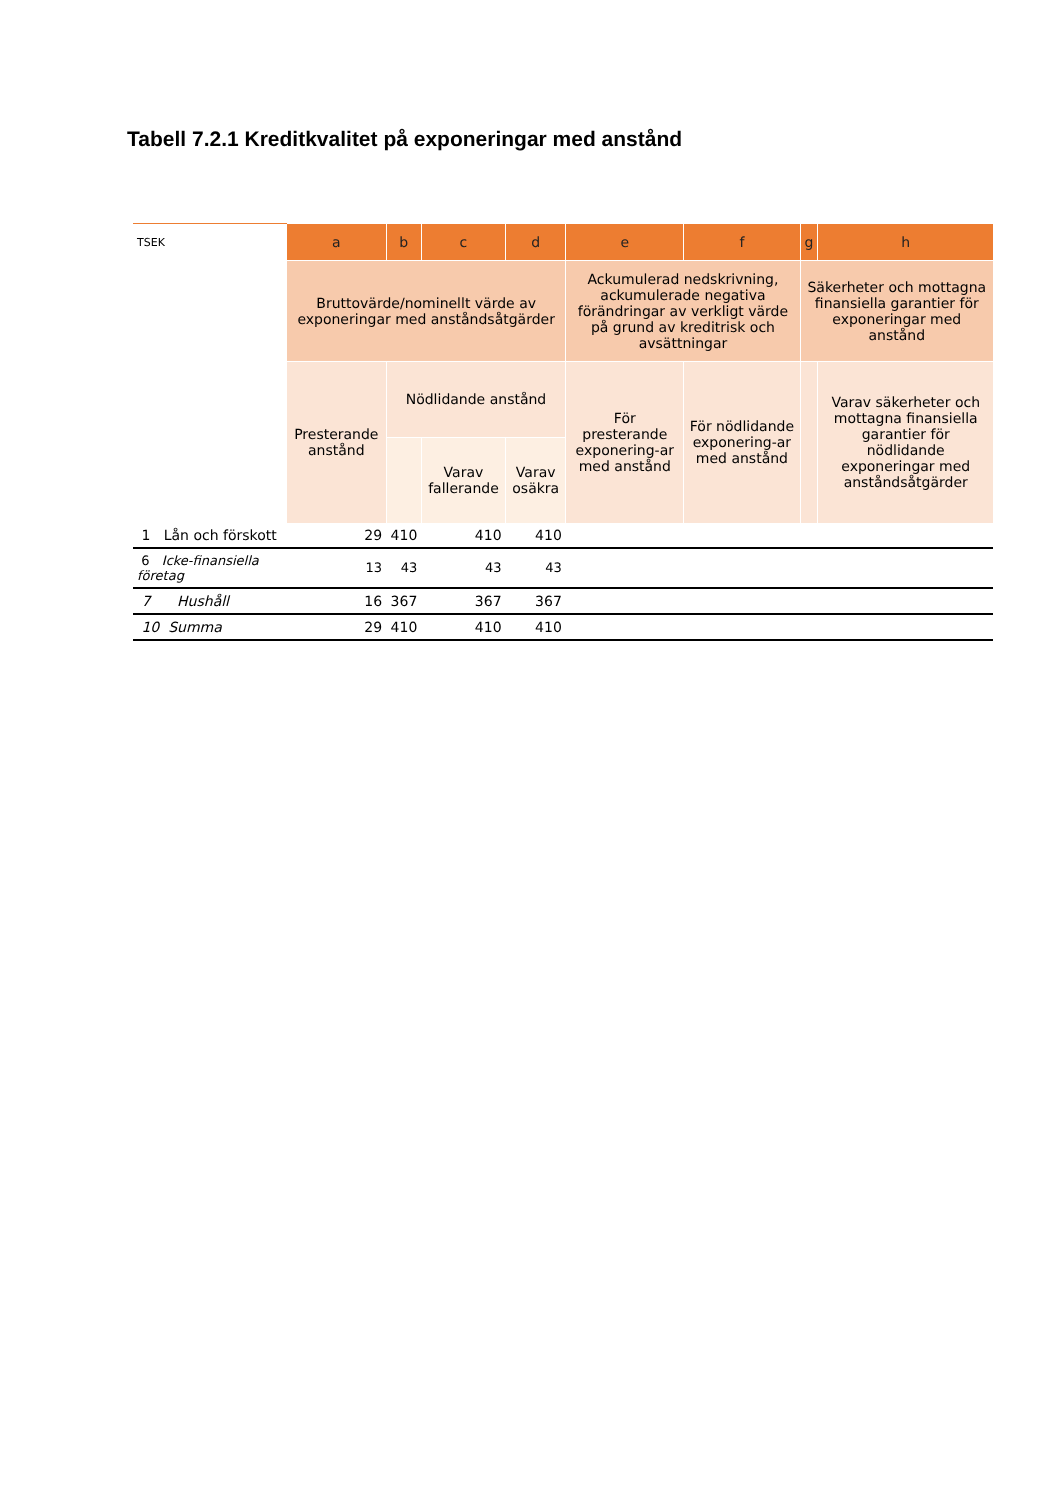Tabell 7.2.1 Kreditkvalitet på exponeringar med anstånd
| TSEK | a | b | c | d | e | f | g | h |
| --- | --- | --- | --- | --- | --- | --- | --- | --- |
| | Bruttovärde/nominellt värde av exponeringar med anståndsåtgärder | | | | Ackumulerad nedskrivning, ackumulerade negativa förändringar av verkligt värde på grund av kreditrisk och avsättningar | | Säkerheter och mottagna finansiella garantier för exponeringar med anstånd | |
| | Presterande anstånd | Nödlidande anstånd | | | För presterande exponering-ar med anstånd | För nödlidande exponering-ar med anstånd | | Varav säkerheter och mottagna finansiella garantier för nödlidande exponeringar med anståndsåtgärder |
| | | | Varav fallerande | Varav osäkra | | | | |
| 1 Lån och förskott | 29 | 410 | 410 | 410 | | | | |
| 6 Icke-finansiella företag | 13 | 43 | 43 | 43 | | | | |
| 7 Hushåll | 16 | 367 | 367 | 367 | | | | |
| 10 Summa | 29 | 410 | 410 | 410 | | | | |